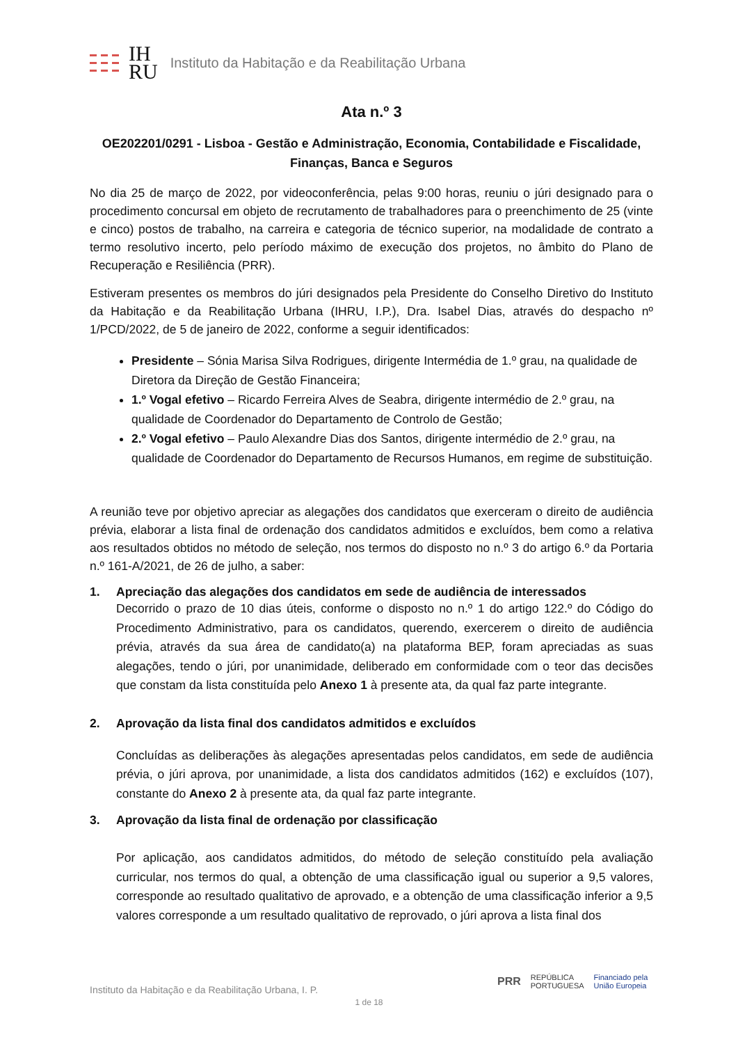IH
RU
Instituto da Habitação e da Reabilitação Urbana
Ata n.º 3
OE202201/0291 - Lisboa - Gestão e Administração, Economia, Contabilidade e Fiscalidade, Finanças, Banca e Seguros
No dia 25 de março de 2022, por videoconferência, pelas 9:00 horas, reuniu o júri designado para o procedimento concursal em objeto de recrutamento de trabalhadores para o preenchimento de 25 (vinte e cinco) postos de trabalho, na carreira e categoria de técnico superior, na modalidade de contrato a termo resolutivo incerto, pelo período máximo de execução dos projetos, no âmbito do Plano de Recuperação e Resiliência (PRR).
Estiveram presentes os membros do júri designados pela Presidente do Conselho Diretivo do Instituto da Habitação e da Reabilitação Urbana (IHRU, I.P.), Dra. Isabel Dias, através do despacho nº 1/PCD/2022, de 5 de janeiro de 2022, conforme a seguir identificados:
Presidente – Sónia Marisa Silva Rodrigues, dirigente Intermédia de 1.º grau, na qualidade de Diretora da Direção de Gestão Financeira;
1.º Vogal efetivo – Ricardo Ferreira Alves de Seabra, dirigente intermédio de 2.º grau, na qualidade de Coordenador do Departamento de Controlo de Gestão;
2.º Vogal efetivo – Paulo Alexandre Dias dos Santos, dirigente intermédio de 2.º grau, na qualidade de Coordenador do Departamento de Recursos Humanos, em regime de substituição.
A reunião teve por objetivo apreciar as alegações dos candidatos que exerceram o direito de audiência prévia, elaborar a lista final de ordenação dos candidatos admitidos e excluídos, bem como a relativa aos resultados obtidos no método de seleção, nos termos do disposto no n.º 3 do artigo 6.º da Portaria n.º 161-A/2021, de 26 de julho, a saber:
1. Apreciação das alegações dos candidatos em sede de audiência de interessados
Decorrido o prazo de 10 dias úteis, conforme o disposto no n.º 1 do artigo 122.º do Código do Procedimento Administrativo, para os candidatos, querendo, exercerem o direito de audiência prévia, através da sua área de candidato(a) na plataforma BEP, foram apreciadas as suas alegações, tendo o júri, por unanimidade, deliberado em conformidade com o teor das decisões que constam da lista constituída pelo Anexo 1 à presente ata, da qual faz parte integrante.
2. Aprovação da lista final dos candidatos admitidos e excluídos
Concluídas as deliberações às alegações apresentadas pelos candidatos, em sede de audiência prévia, o júri aprova, por unanimidade, a lista dos candidatos admitidos (162) e excluídos (107), constante do Anexo 2 à presente ata, da qual faz parte integrante.
3. Aprovação da lista final de ordenação por classificação
Por aplicação, aos candidatos admitidos, do método de seleção constituído pela avaliação curricular, nos termos do qual, a obtenção de uma classificação igual ou superior a 9,5 valores, corresponde ao resultado qualitativo de aprovado, e a obtenção de uma classificação inferior a 9,5 valores corresponde a um resultado qualitativo de reprovado, o júri aprova a lista final dos
PRR REPÚBLICA
PORTUGUESA Financiado pela
União Europeia
Instituto da Habitação e da Reabilitação Urbana, I. P.
1 de 18